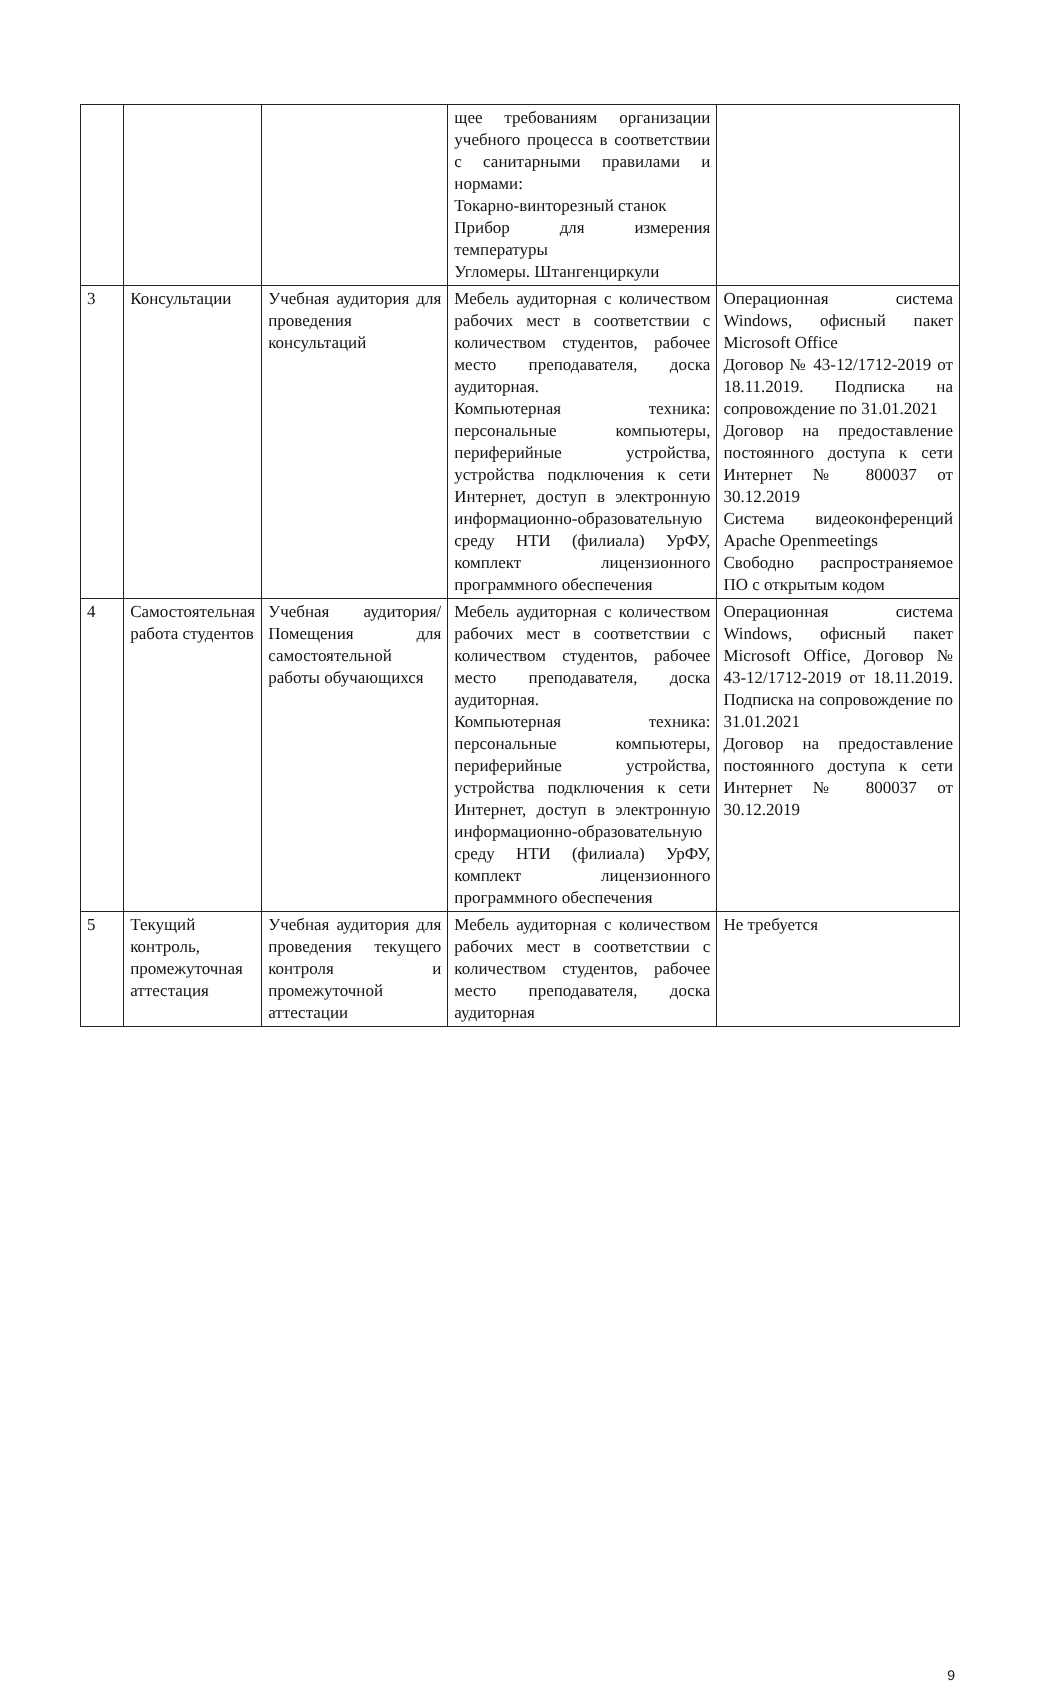| | | | щее требованиям организации учебного процесса в соответствии с санитарными правилами и нормами: Токарно-винторезный станок Прибор для измерения температуры Угломеры. Штангенциркули | |
| 3 | Консультации | Учебная аудитория для проведения консультаций | Мебель аудиторная с количеством рабочих мест в соответствии с количеством студентов, рабочее место преподавателя, доска аудиторная. Компьютерная техника: персональные компьютеры, периферийные устройства, устройства подключения к сети Интернет, доступ в электронную информационно-образовательную среду НТИ (филиала) УрФУ, комплект лицензионного программного обеспечения | Операционная система Windows, офисный пакет Microsoft Office Договор № 43-12/1712-2019 от 18.11.2019. Подписка на сопровождение по 31.01.2021 Договор на предоставление постоянного доступа к сети Интернет № 800037 от 30.12.2019 Система видеоконференций Apache Openmeetings Свободно распространяемое ПО с открытым кодом |
| 4 | Самостоятельная работа студентов | Учебная аудитория/ Помещения для самостоятельной работы обучающихся | Мебель аудиторная с количеством рабочих мест в соответствии с количеством студентов, рабочее место преподавателя, доска аудиторная. Компьютерная техника: персональные компьютеры, периферийные устройства, устройства подключения к сети Интернет, доступ в электронную информационно-образовательную среду НТИ (филиала) УрФУ, комплект лицензионного программного обеспечения | Операционная система Windows, офисный пакет Microsoft Office, Договор № 43-12/1712-2019 от 18.11.2019. Подписка на сопровождение по 31.01.2021 Договор на предоставление постоянного доступа к сети Интернет № 800037 от 30.12.2019 |
| 5 | Текущий контроль, промежуточная аттестация | Учебная аудитория для проведения текущего контроля и промежуточной аттестации | Мебель аудиторная с количеством рабочих мест в соответствии с количеством студентов, рабочее место преподавателя, доска аудиторная | Не требуется |
9